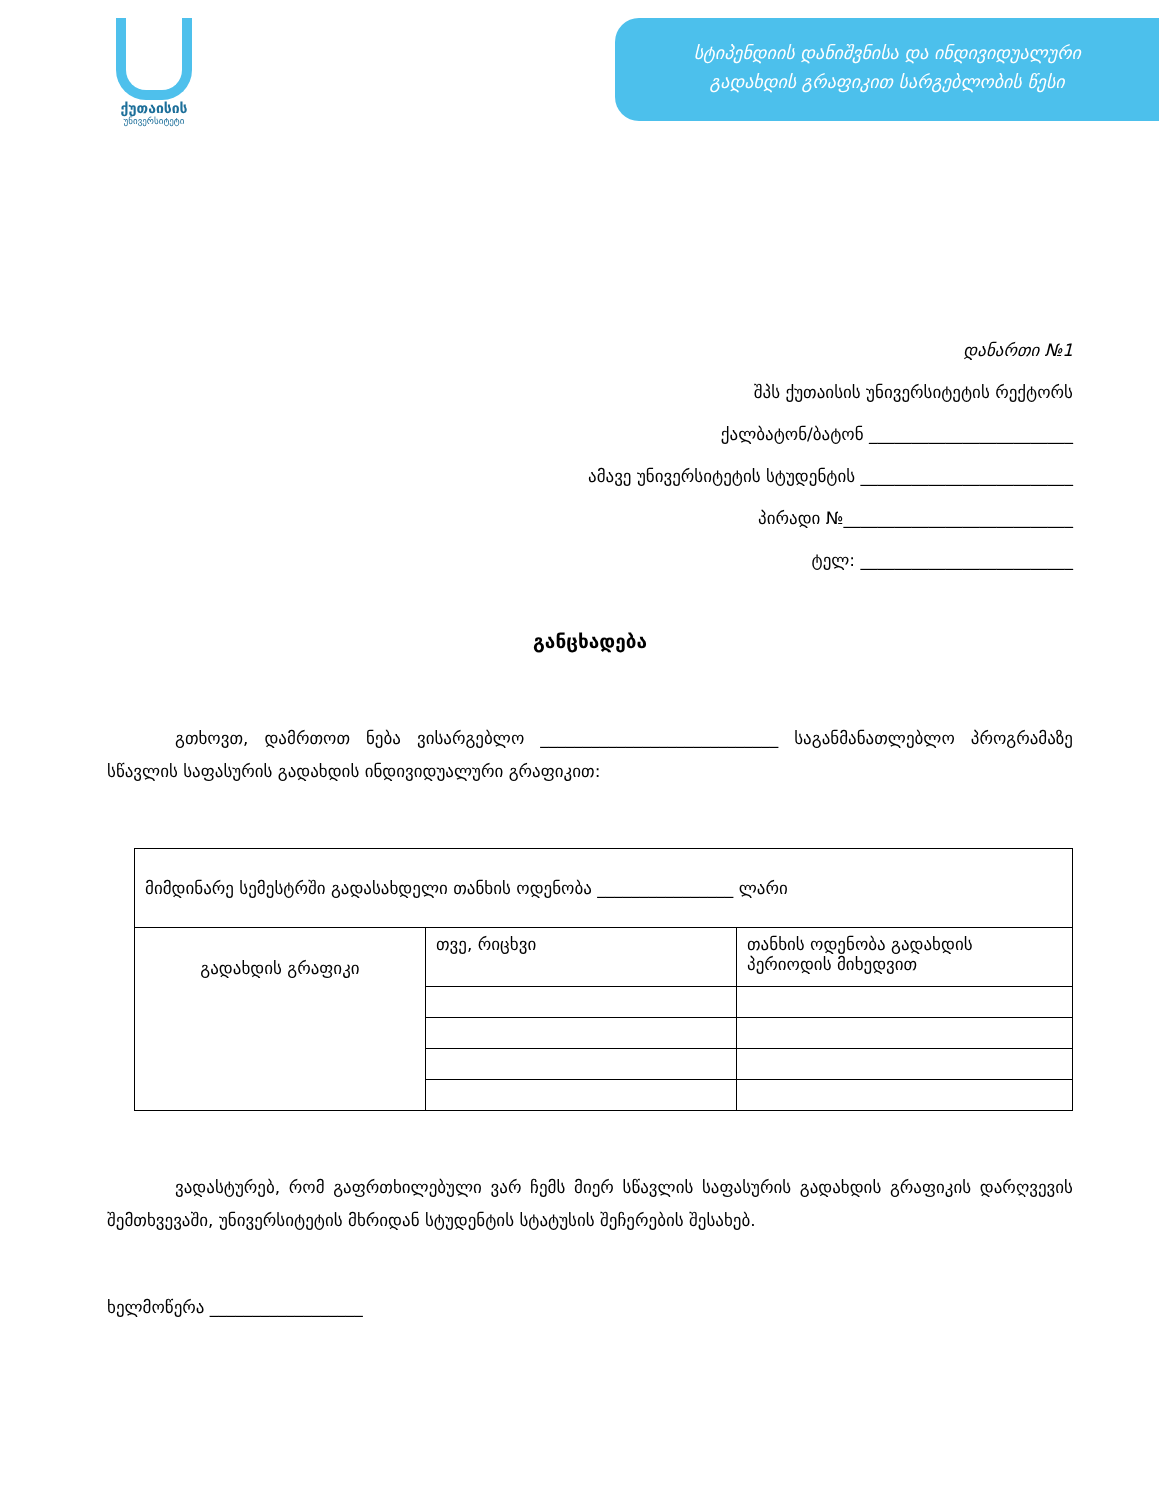ქუთაისის
უნივერსიტეტი
სტიპენდიის დანიშვნისა და ინდივიდუალური
გადახდის გრაფიკით სარგებლობის წესი
დანართი №1
შპს ქუთაისის უნივერსიტეტის რექტორს
ქალბატონ/ბატონ ________________________
ამავე უნივერსიტეტის სტუდენტის _________________________
პირადი №___________________________
ტელ: _________________________
განცხადება
გთხოვთ, დამრთოთ ნება ვისარგებლო ____________________________ საგანმანათლებლო პროგრამაზე სწავლის საფასურის გადახდის ინდივიდუალური გრაფიკით:
| მიმდინარე სემესტრში გადასახდელი თანხის ოდენობა ________________ ლარი | | |
| გადახდის გრაფიკი | თვე, რიცხვი | თანხის ოდენობა გადახდის პერიოდის მიხედვით |
ვადასტურებ, რომ გაფრთხილებული ვარ ჩემს მიერ სწავლის საფასურის გადახდის გრაფიკის დარღვევის შემთხვევაში, უნივერსიტეტის მხრიდან სტუდენტის სტატუსის შეჩერების შესახებ.
ხელმოწერა __________________